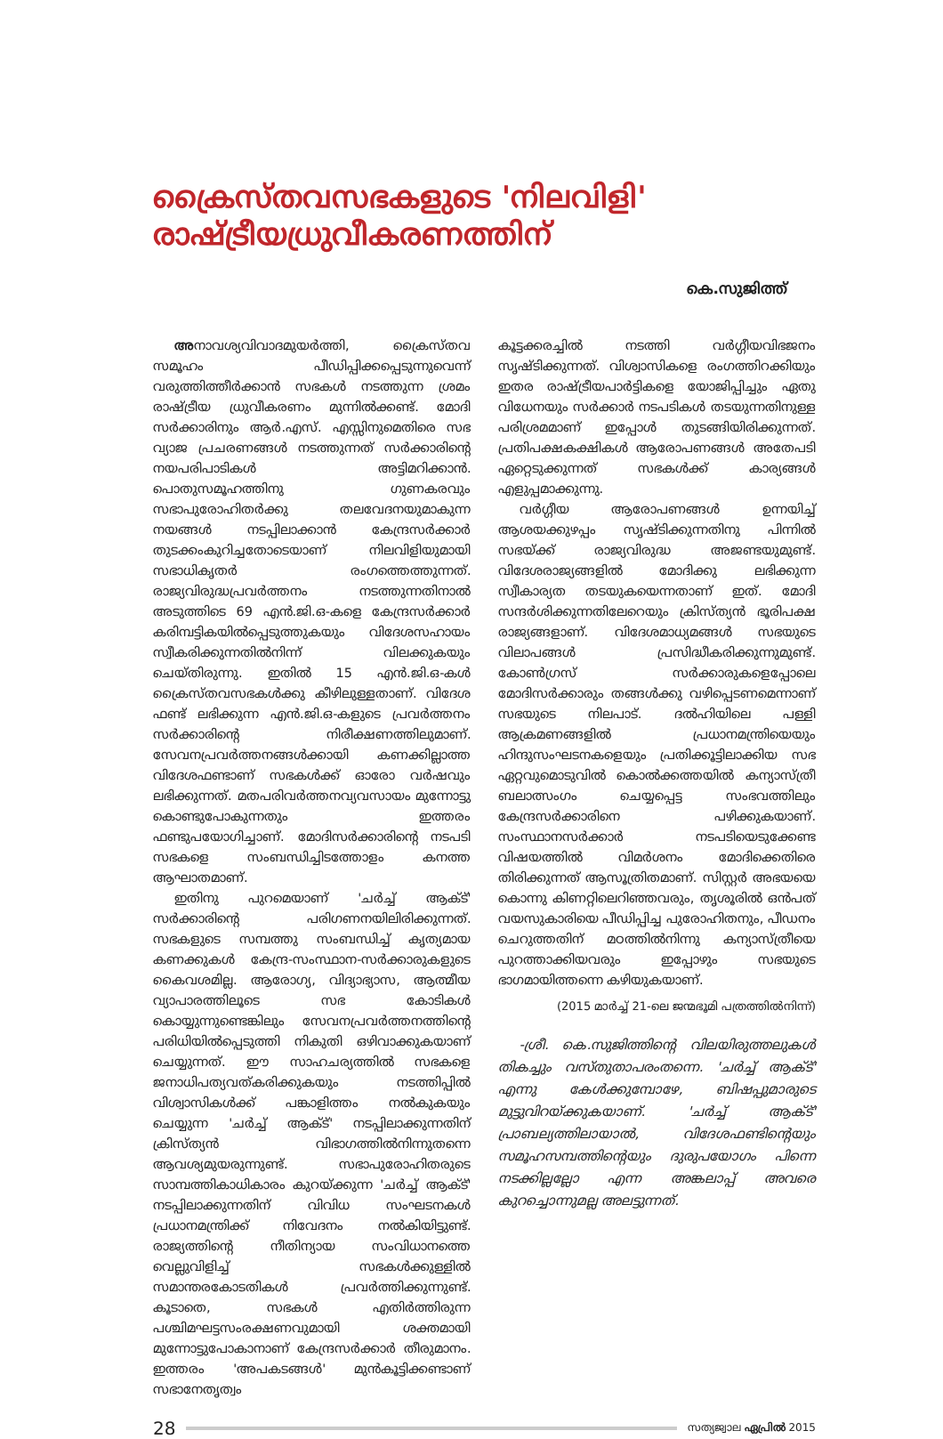ക്രൈസ്തവസഭകളുടെ 'നിലവിളി'
രാഷ്ട്രീയധ്രുവീകരണത്തിന്
കെ.സുജിത്ത്
അനാവശ്യവിവാദമുയർത്തി, ക്രൈസ്തവ സമൂഹം പീഡിപ്പിക്കപ്പെടുന്നുവെന്ന് വരുത്തിത്തീർക്കാൻ സഭകൾ നടത്തുന്ന ശ്രമം രാഷ്ട്രീയ ധ്രുവീകരണം മുന്നിൽക്കണ്ട്. മോദി സർക്കാരിനും ആർ.എസ്. എസ്സിനുമെതിരെ സഭ വ്യാജ പ്രചരണങ്ങൾ നടത്തുന്നത് സർക്കാരിന്റെ നയപരിപാടികൾ അട്ടിമറിക്കാൻ. പൊതുസമൂഹത്തിനു ഗുണകരവും സഭാപുരോഹിതർക്കു തലവേദനയുമാകുന്ന നയങ്ങൾ നടപ്പിലാക്കാൻ കേന്ദ്രസർക്കാർ തുടക്കംകുറിച്ചതോടെയാണ് നിലവിളിയുമായി സഭാധികൃതർ രംഗത്തെത്തുന്നത്. രാജ്യവിരുദ്ധപ്രവർത്തനം നടത്തുന്നതിനാൽ അടുത്തിടെ 69 എൻ.ജി.ഒ-കളെ കേന്ദ്രസർക്കാർ കരിമ്പട്ടികയിൽപ്പെടുത്തുകയും വിദേശസഹായം സ്വീകരിക്കുന്നതിൽനിന്ന് വിലക്കുകയും ചെയ്തിരുന്നു. ഇതിൽ 15 എൻ.ജി.ഒ-കൾ ക്രൈസ്തവസഭകൾക്കു കീഴിലുള്ളതാണ്. വിദേശ ഫണ്ട് ലഭിക്കുന്ന എൻ.ജി.ഒ-കളുടെ പ്രവർത്തനം സർക്കാരിന്റെ നിരീക്ഷണത്തിലുമാണ്. സേവനപ്രവർത്തനങ്ങൾക്കായി കണക്കില്ലാത്ത വിദേശഫണ്ടാണ് സഭകൾക്ക് ഓരോ വർഷവും ലഭിക്കുന്നത്. മതപരിവർത്തനവ്യവസായം മുന്നോട്ടു കൊണ്ടുപോകുന്നതും ഇത്തരം ഫണ്ടുപയോഗിച്ചാണ്. മോദിസർക്കാരിന്റെ നടപടി സഭകളെ സംബന്ധിച്ചിടത്തോളം കനത്ത ആഘാതമാണ്.
ഇതിനു പുറമെയാണ് 'ചർച്ച് ആക്ട്' സർക്കാരിന്റെ പരിഗണനയിലിരിക്കുന്നത്. സഭകളുടെ സമ്പത്തു സംബന്ധിച്ച് കൃത്യമായ കണക്കുകൾ കേന്ദ്ര-സംസ്ഥാന-സർക്കാരുകളുടെ കൈവശമില്ല. ആരോഗ്യ, വിദ്യാഭ്യാസ, ആത്മീയ വ്യാപാരത്തിലൂടെ സഭ കോടികൾ കൊയ്യുന്നുണ്ടെങ്കിലും സേവനപ്രവർത്തനത്തിന്റെ പരിധിയിൽപ്പെടുത്തി നികുതി ഒഴിവാക്കുകയാണ് ചെയ്യുന്നത്. ഈ സാഹചര്യത്തിൽ സഭകളെ ജനാധിപത്യവത്കരിക്കുകയും നടത്തിപ്പിൽ വിശ്വാസികൾക്ക് പങ്കാളിത്തം നൽകുകയും ചെയ്യുന്ന 'ചർച്ച് ആക്ട്' നടപ്പിലാക്കുന്നതിന് ക്രിസ്ത്യൻ വിഭാഗത്തിൽനിന്നുതന്നെ ആവശ്യമുയരുന്നുണ്ട്. സഭാപുരോഹിതരുടെ സാമ്പത്തികാധികാരം കുറയ്ക്കുന്ന 'ചർച്ച് ആക്ട്' നടപ്പിലാക്കുന്നതിന് വിവിധ സംഘടനകൾ പ്രധാനമന്ത്രിക്ക് നിവേദനം നൽകിയിട്ടുണ്ട്. രാജ്യത്തിന്റെ നീതിന്യായ സംവിധാനത്തെ വെല്ലുവിളിച്ച് സഭകൾക്കുള്ളിൽ സമാന്തരകോടതികൾ പ്രവർത്തിക്കുന്നുണ്ട്. കൂടാതെ, സഭകൾ എതിർത്തിരുന്ന പശ്ചിമഘട്ടസംരക്ഷണവുമായി ശക്തമായി മുന്നോട്ടുപോകാനാണ് കേന്ദ്രസർക്കാർ തീരുമാനം. ഇത്തരം 'അപകടങ്ങൾ' മുൻകൂട്ടിക്കണ്ടാണ് സഭാനേതൃത്വം
കൂട്ടക്കരച്ചിൽ നടത്തി വർഗ്ഗീയവിഭജനം സൃഷ്ടിക്കുന്നത്. വിശ്വാസികളെ രംഗത്തിറക്കിയും ഇതര രാഷ്ട്രീയപാർട്ടികളെ യോജിപ്പിച്ചും ഏതു വിധേനയും സർക്കാർ നടപടികൾ തടയുന്നതിനുള്ള പരിശ്രമമാണ് ഇപ്പോൾ തുടങ്ങിയിരിക്കുന്നത്. പ്രതിപക്ഷകക്ഷികൾ ആരോപണങ്ങൾ അതേപടി ഏറ്റെടുക്കുന്നത് സഭകൾക്ക് കാര്യങ്ങൾ എളുപ്പമാക്കുന്നു.
വർഗ്ഗീയ ആരോപണങ്ങൾ ഉന്നയിച്ച് ആശയക്കുഴപ്പം സൃഷ്ടിക്കുന്നതിനു പിന്നിൽ സഭയ്ക്ക് രാജ്യവിരുദ്ധ അജണ്ടയുമുണ്ട്. വിദേശരാജ്യങ്ങളിൽ മോദിക്കു ലഭിക്കുന്ന സ്വീകാര്യത തടയുകയെന്നതാണ് ഇത്. മോദി സന്ദർശിക്കുന്നതിലേറെയും ക്രിസ്ത്യൻ ഭൂരിപക്ഷ രാജ്യങ്ങളാണ്. വിദേശമാധ്യമങ്ങൾ സഭയുടെ വിലാപങ്ങൾ പ്രസിദ്ധീകരിക്കുന്നുമുണ്ട്. കോൺഗ്രസ് സർക്കാരുകളെപ്പോലെ മോദിസർക്കാരും തങ്ങൾക്കു വഴിപ്പെടണമെന്നാണ് സഭയുടെ നിലപാട്. ദൽഹിയിലെ പള്ളി ആക്രമണങ്ങളിൽ പ്രധാനമന്ത്രിയെയും ഹിന്ദുസംഘടനകളെയും പ്രതിക്കൂട്ടിലാക്കിയ സഭ ഏറ്റവുമൊടുവിൽ കൊൽക്കത്തയിൽ കന്യാസ്ത്രീ ബലാത്സംഗം ചെയ്യപ്പെട്ട സംഭവത്തിലും കേന്ദ്രസർക്കാരിനെ പഴിക്കുകയാണ്. സംസ്ഥാനസർക്കാർ നടപടിയെടുക്കേണ്ട വിഷയത്തിൽ വിമർശനം മോദിക്കെതിരെ തിരിക്കുന്നത് ആസൂത്രിതമാണ്. സിസ്റ്റർ അഭയയെ കൊന്നു കിണറ്റിലെറിഞ്ഞവരും, തൃശൂരിൽ ഒൻപത് വയസുകാരിയെ പീഡിപ്പിച്ച പുരോഹിതനും, പീഡനം ചെറുത്തതിന് മഠത്തിൽനിന്നു കന്യാസ്ത്രീയെ പുറത്താക്കിയവരും ഇപ്പോഴും സഭയുടെ ഭാഗമായിത്തന്നെ കഴിയുകയാണ്.
(2015 മാർച്ച് 21-ലെ ജന്മഭൂമി പത്രത്തിൽനിന്ന്)
-ശ്രീ. കെ.സുജിത്തിന്റെ വിലയിരുത്തലുകൾ തികച്ചും വസ്തുതാപരംതന്നെ. 'ചർച്ച് ആക്ട്' എന്നു കേൾക്കുമ്പോഴേ, ബിഷപ്പുമാരുടെ മുട്ടുവിറയ്ക്കുകയാണ്. 'ചർച്ച് ആക്ട്' പ്രാബല്യത്തിലായാൽ, വിദേശഫണ്ടിന്റെയും സമൂഹസമ്പത്തിന്റെയും ദുരുപയോഗം പിന്നെ നടക്കില്ലല്ലോ എന്ന അങ്കലാപ്പ് അവരെ കുറച്ചൊന്നുമല്ല അലട്ടുന്നത്.
28 സത്യജ്വാല ഏപ്രിൽ 2015